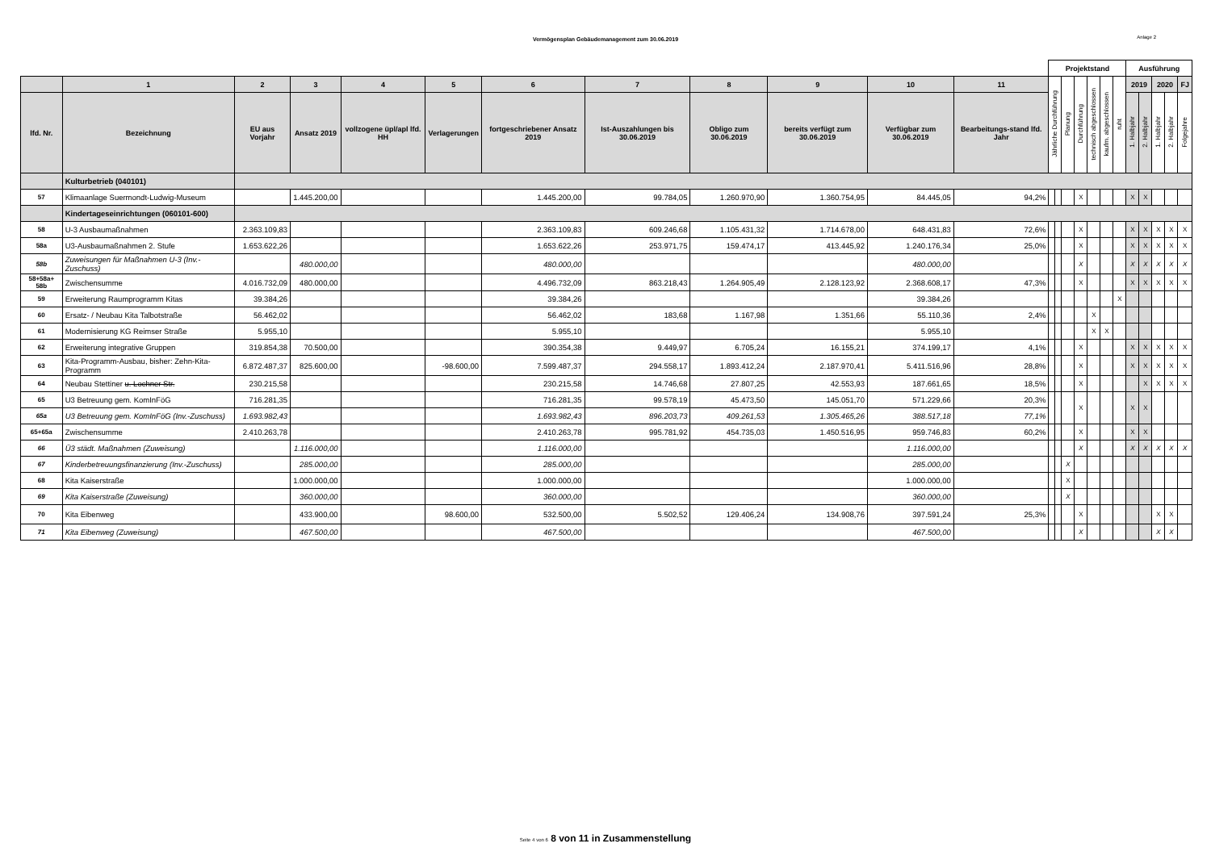Vermögensplan Gebäudemanagement zum 30.06.2019
Anlage 2
| | | | | | | | | | | | | Projektstand | | | | | | | Ausführung | | | | |
| --- | --- | --- | --- | --- | --- | --- | --- | --- | --- | --- | --- | --- | --- | --- | --- | --- | --- | --- | --- | --- | --- | --- | --- |
| | 1 | 2 | 3 | 4 | 5 | 6 | 7 | 8 | 9 | 10 | 11 | Jährliche Durchführung | | Planung | Durchführung | technisch abgeschlossen | kaufm. abgeschlossen | ruht | 2019 | | 2020 | | FJ |
| lfd. Nr. | Bezeichnung | EU aus Vorjahr | Ansatz 2019 | vollzogene üpl/apl lfd. HH | Verlagerungen | fortgeschriebener Ansatz 2019 | Ist-Auszahlungen bis 30.06.2019 | Obligo zum 30.06.2019 | bereits verfügt zum 30.06.2019 | Verfügbar zum 30.06.2019 | Bearbeitungs-stand lfd. Jahr | | | | | | | | 1. Halbjahr | 2. Halbjahr | 1. Halbjahr | 2. Halbjahr | Folgejahre |
| | Kulturbetrieb (040101) | | | | | | | | | | | | | | | | | | | | | | |
| 57 | Klimaanlage Suermondt-Ludwig-Museum | | 1.445.200,00 | | | 1.445.200,00 | 99.784,05 | 1.260.970,90 | 1.360.754,95 | 84.445,05 | 94,2% | | | | X | | | | X | X | | | |
| | Kindertageseinrichtungen (060101-600) | | | | | | | | | | | | | | | | | | | | | | |
| 58 | U-3 Ausbaumaßnahmen | 2.363.109,83 | | | | 2.363.109,83 | 609.246,68 | 1.105.431,32 | 1.714.678,00 | 648.431,83 | 72,6% | | | | X | | | | X | X | X | X | X |
| 58a | U3-Ausbaumaßnahmen 2. Stufe | 1.653.622,26 | | | | 1.653.622,26 | 253.971,75 | 159.474,17 | 413.445,92 | 1.240.176,34 | 25,0% | | | | X | | | | X | X | X | X | X |
| 58b | Zuweisungen für Maßnahmen U-3 (Inv.-Zuschuss) | | 480.000,00 | | | 480.000,00 | | | | 480.000,00 | | | | | X | | | | X | X | X | X | X |
| 58+58a+ 58b | Zwischensumme | 4.016.732,09 | 480.000,00 | | | 4.496.732,09 | 863.218,43 | 1.264.905,49 | 2.128.123,92 | 2.368.608,17 | 47,3% | | | | X | | | | X | X | X | X | X |
| 59 | Erweiterung Raumprogramm Kitas | 39.384,26 | | | | 39.384,26 | | | | 39.384,26 | | | | | | | | X | | | | | |
| 60 | Ersatz- / Neubau Kita Talbotstraße | 56.462,02 | | | | 56.462,02 | 183,68 | 1.167,98 | 1.351,66 | 55.110,36 | 2,4% | | | | | X | | | | | | | |
| 61 | Modernisierung KG Reimser Straße | 5.955,10 | | | | 5.955,10 | | | | 5.955,10 | | | | | | X | X | | | | | | |
| 62 | Erweiterung integrative Gruppen | 319.854,38 | 70.500,00 | | | 390.354,38 | 9.449,97 | 6.705,24 | 16.155,21 | 374.199,17 | 4,1% | | | | X | | | | X | X | X | X | X |
| 63 | Kita-Programm-Ausbau, bisher: Zehn-Kita-Programm | 6.872.487,37 | 825.600,00 | | -98.600,00 | 7.599.487,37 | 294.558,17 | 1.893.412,24 | 2.187.970,41 | 5.411.516,96 | 28,8% | | | | X | | | | X | X | X | X | X |
| 64 | Neubau Stettiner u. Lochner Str. | 230.215,58 | | | | 230.215,58 | 14.746,68 | 27.807,25 | 42.553,93 | 187.661,65 | 18,5% | | | | X | | | | | X | X | X | X |
| 65 | U3 Betreuung gem. KomInFöG | 716.281,35 | | | | 716.281,35 | 99.578,19 | 45.473,50 | 145.051,70 | 571.229,66 | 20,3% | | | | X | | | | X | X | | | |
| 65a | U3 Betreuung gem. KomInFöG (Inv.-Zuschuss) | 1.693.982,43 | | | | 1.693.982,43 | 896.203,73 | 409.261,53 | 1.305.465,26 | 388.517,18 | 77,1% | | | | | | | | | | | | |
| 65+65a | Zwischensumme | 2.410.263,78 | | | | 2.410.263,78 | 995.781,92 | 454.735,03 | 1.450.516,95 | 959.746,83 | 60,2% | | | | X | | | | X | X | | | |
| 66 | Ü3 städt. Maßnahmen (Zuweisung) | | 1.116.000,00 | | | 1.116.000,00 | | | | 1.116.000,00 | | | | | X | | | | X | X | X | X | X |
| 67 | Kinderbetreuungsfinanzierung (Inv.-Zuschuss) | | 285.000,00 | | | 285.000,00 | | | | 285.000,00 | | | | X | | | | | | | | | |
| 68 | Kita Kaiserstraße | | 1.000.000,00 | | | 1.000.000,00 | | | | 1.000.000,00 | | | | X | | | | | | | | | |
| 69 | Kita Kaiserstraße (Zuweisung) | | 360.000,00 | | | 360.000,00 | | | | 360.000,00 | | | | X | | | | | | | | | |
| 70 | Kita Eibenweg | | 433.900,00 | | 98.600,00 | 532.500,00 | 5.502,52 | 129.406,24 | 134.908,76 | 397.591,24 | 25,3% | | | | X | | | | | | X | X | |
| 71 | Kita Eibenweg (Zuweisung) | | 467.500,00 | | | 467.500,00 | | | | 467.500,00 | | | | | X | | | | | | X | X | |
Seite 4 von 6 8 von 11 in Zusammenstellung